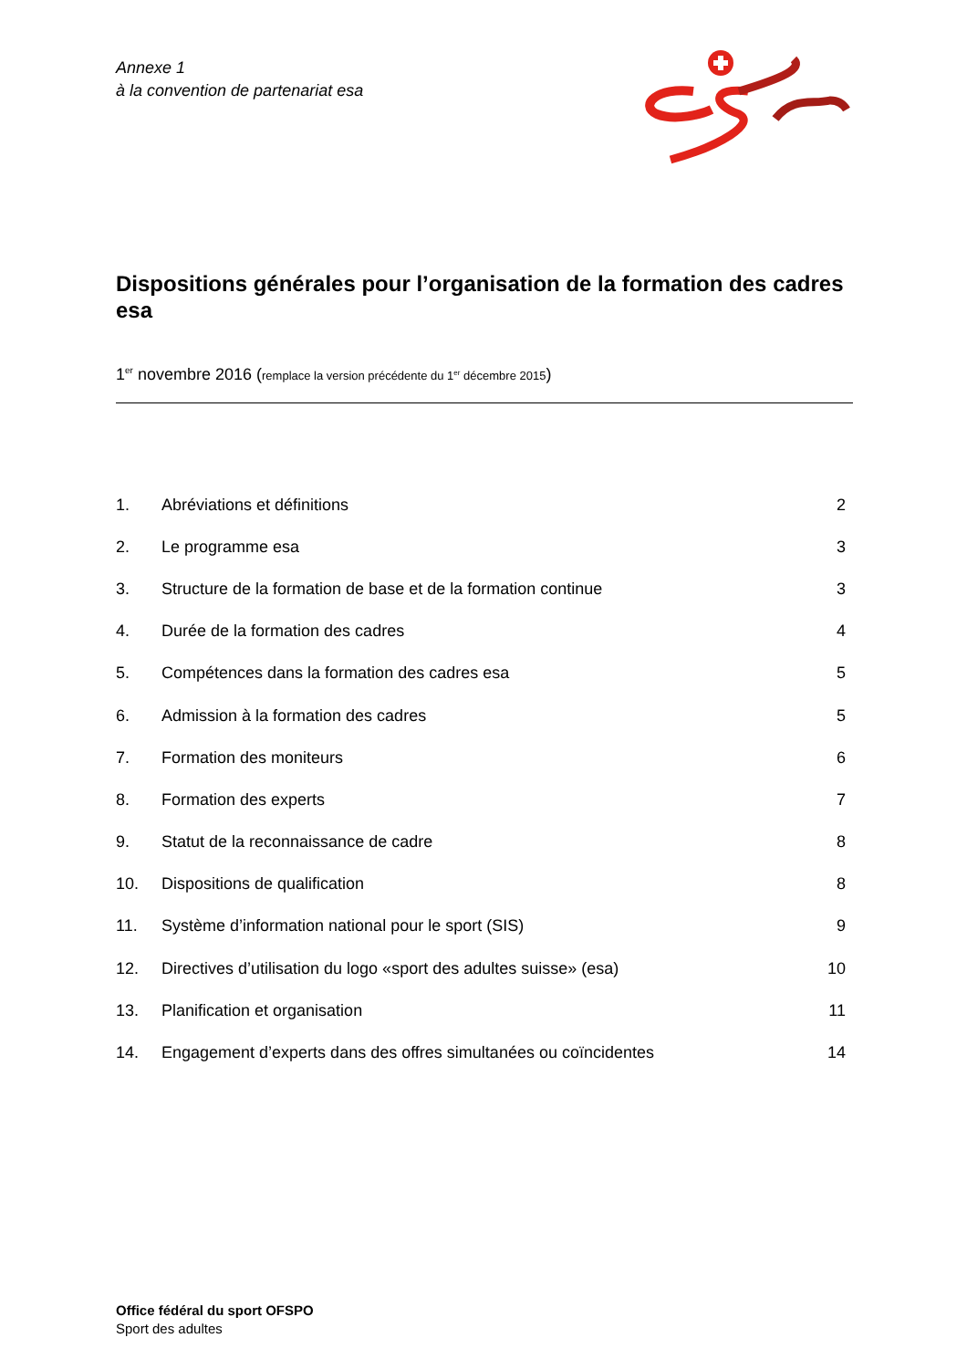Annexe 1
à la convention de partenariat esa
Dispositions générales pour l’organisation de la formation des cadres esa
1<sup>er</sup> novembre 2016 (remplace la version précédente du 1<sup>er</sup> décembre 2015)
| 1. | Abréviations et définitions | 2 |
| 2. | Le programme esa | 3 |
| 3. | Structure de la formation de base et de la formation continue | 3 |
| 4. | Durée de la formation des cadres | 4 |
| 5. | Compétences dans la formation des cadres esa | 5 |
| 6. | Admission à la formation des cadres | 5 |
| 7. | Formation des moniteurs | 6 |
| 8. | Formation des experts | 7 |
| 9. | Statut de la reconnaissance de cadre | 8 |
| 10. | Dispositions de qualification | 8 |
| 11. | Système d’information national pour le sport (SIS) | 9 |
| 12. | Directives d’utilisation du logo «sport des adultes suisse» (esa) | 10 |
| 13. | Planification et organisation | 11 |
| 14. | Engagement d’experts dans des offres simultanées ou coïncidentes | 14 |
Office fédéral du sport OFSPO
Sport des adultes